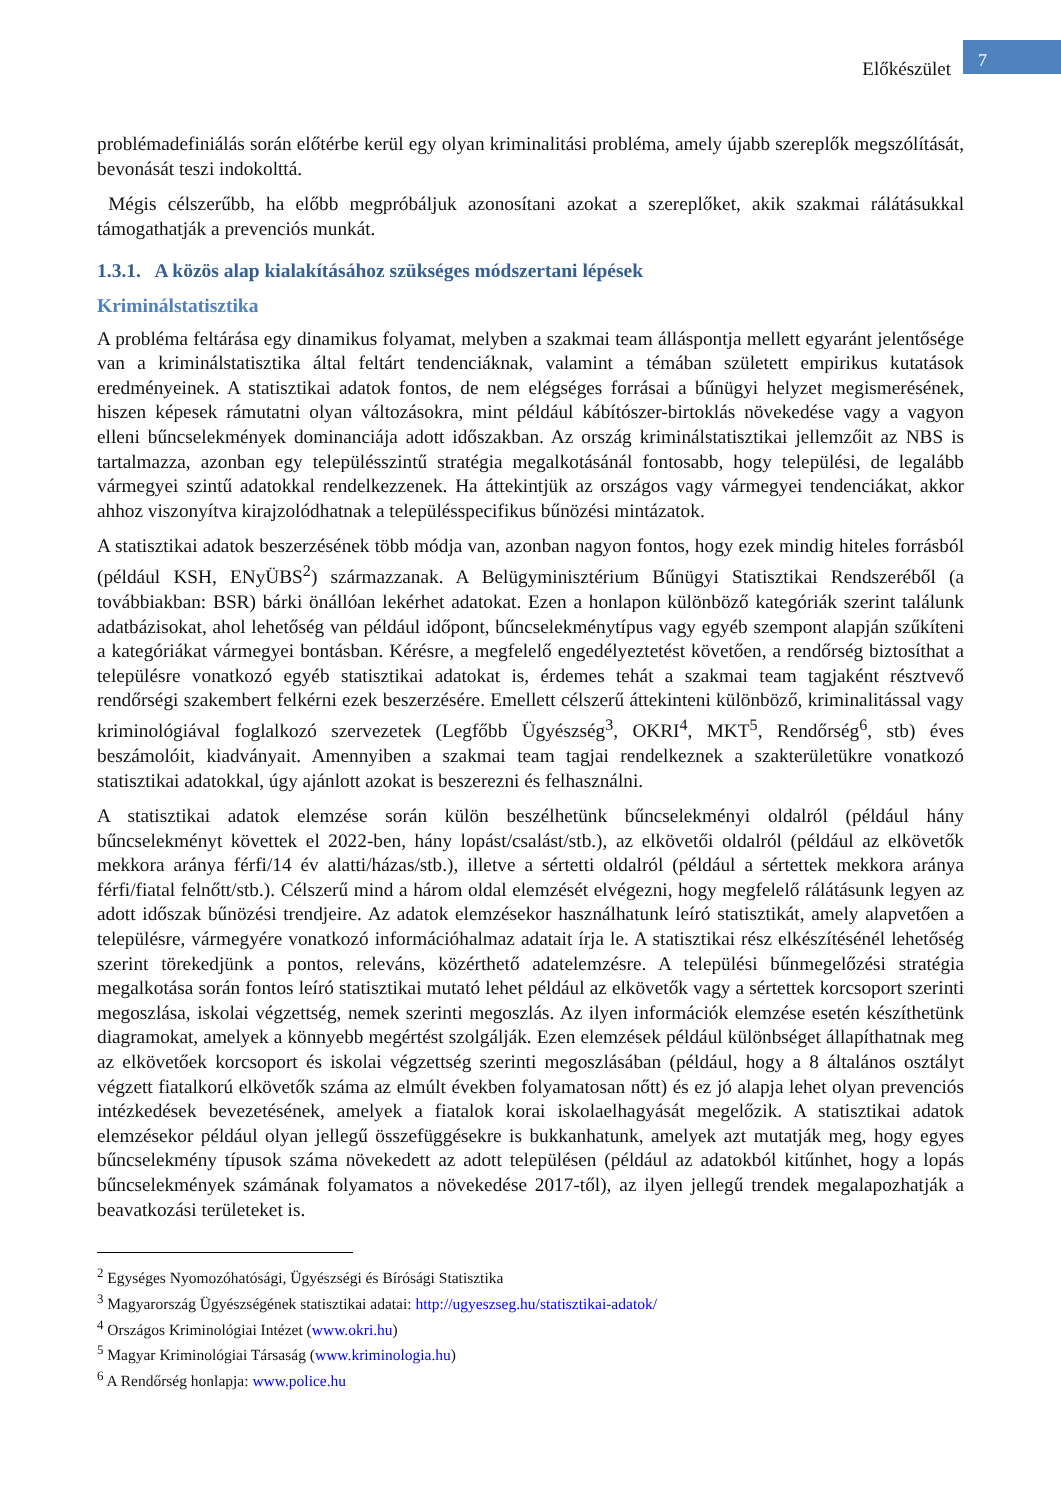Előkészület
7
problémadefiniálás során előtérbe kerül egy olyan kriminalitási probléma, amely újabb szereplők megszólítását, bevonását teszi indokolttá.
Mégis célszerűbb, ha előbb megpróbáljuk azonosítani azokat a szereplőket, akik szakmai rálátásukkal támogathatják a prevenciós munkát.
1.3.1. A közös alap kialakításához szükséges módszertani lépések
Kriminálstatisztika
A probléma feltárása egy dinamikus folyamat, melyben a szakmai team álláspontja mellett egyaránt jelentősége van a kriminálstatisztika által feltárt tendenciáknak, valamint a témában született empirikus kutatások eredményeinek. A statisztikai adatok fontos, de nem elégséges forrásai a bűnügyi helyzet megismerésének, hiszen képesek rámutatni olyan változásokra, mint például kábítószer-birtoklás növekedése vagy a vagyon elleni bűncselekmények dominanciája adott időszakban. Az ország kriminálstatisztikai jellemzőit az NBS is tartalmazza, azonban egy településszintű stratégia megalkotásánál fontosabb, hogy települési, de legalább vármegyei szintű adatokkal rendelkezzenek. Ha áttekintjük az országos vagy vármegyei tendenciákat, akkor ahhoz viszonyítva kirajzolódhatnak a településspecifikus bűnözési mintázatok.
A statisztikai adatok beszerzésének több módja van, azonban nagyon fontos, hogy ezek mindig hiteles forrásból (például KSH, ENyÜBS<sup>2</sup>) származzanak. A Belügyminisztérium Bűnügyi Statisztikai Rendszeréből (a továbbiakban: BSR) bárki önállóan lekérhet adatokat. Ezen a honlapon különböző kategóriák szerint találunk adatbázisokat, ahol lehetőség van például időpont, bűncselekménytípus vagy egyéb szempont alapján szűkíteni a kategóriákat vármegyei bontásban. Kérésre, a megfelelő engedélyeztetést követően, a rendőrség biztosíthat a településre vonatkozó egyéb statisztikai adatokat is, érdemes tehát a szakmai team tagjaként résztvevő rendőrségi szakembert felkérni ezek beszerzésére. Emellett célszerű áttekinteni különböző, kriminalitással vagy kriminológiával foglalkozó szervezetek (Legfőbb Ügyészség<sup>3</sup>, OKRI<sup>4</sup>, MKT<sup>5</sup>, Rendőrség<sup>6</sup>, stb) éves beszámolóit, kiadványait. Amennyiben a szakmai team tagjai rendelkeznek a szakterületükre vonatkozó statisztikai adatokkal, úgy ajánlott azokat is beszerezni és felhasználni.
A statisztikai adatok elemzése során külön beszélhetünk bűncselekményi oldalról (például hány bűncselekményt követtek el 2022-ben, hány lopást/csalást/stb.), az elkövetői oldalról (például az elkövetők mekkora aránya férfi/14 év alatti/házas/stb.), illetve a sértetti oldalról (például a sértettek mekkora aránya férfi/fiatal felnőtt/stb.). Célszerű mind a három oldal elemzését elvégezni, hogy megfelelő rálátásunk legyen az adott időszak bűnözési trendjeire. Az adatok elemzésekor használhatunk leíró statisztikát, amely alapvetően a településre, vármegyére vonatkozó információhalmaz adatait írja le. A statisztikai rész elkészítésénél lehetőség szerint törekedjünk a pontos, releváns, közérthető adatelemzésre. A települési bűnmegelőzési stratégia megalkotása során fontos leíró statisztikai mutató lehet például az elkövetők vagy a sértettek korcsoport szerinti megoszlása, iskolai végzettség, nemek szerinti megoszlás. Az ilyen információk elemzése esetén készíthetünk diagramokat, amelyek a könnyebb megértést szolgálják. Ezen elemzések például különbséget állapíthatnak meg az elkövetőek korcsoport és iskolai végzettség szerinti megoszlásában (például, hogy a 8 általános osztályt végzett fiatalkorú elkövetők száma az elmúlt években folyamatosan nőtt) és ez jó alapja lehet olyan prevenciós intézkedések bevezetésének, amelyek a fiatalok korai iskolaelhagyását megelőzik. A statisztikai adatok elemzésekor például olyan jellegű összefüggésekre is bukkanhatunk, amelyek azt mutatják meg, hogy egyes bűncselekmény típusok száma növekedett az adott településen (például az adatokból kitűnhet, hogy a lopás bűncselekmények számának folyamatos a növekedése 2017-től), az ilyen jellegű trendek megalapozhatják a beavatkozási területeket is.
<sup>2</sup> Egységes Nyomozóhatósági, Ügyészségi és Bírósági Statisztika
<sup>3</sup> Magyarország Ügyészségének statisztikai adatai: http://ugyeszseg.hu/statisztikai-adatok/
<sup>4</sup> Országos Kriminológiai Intézet (www.okri.hu)
<sup>5</sup> Magyar Kriminológiai Társaság (www.kriminologia.hu)
<sup>6</sup> A Rendőrség honlapja: www.police.hu